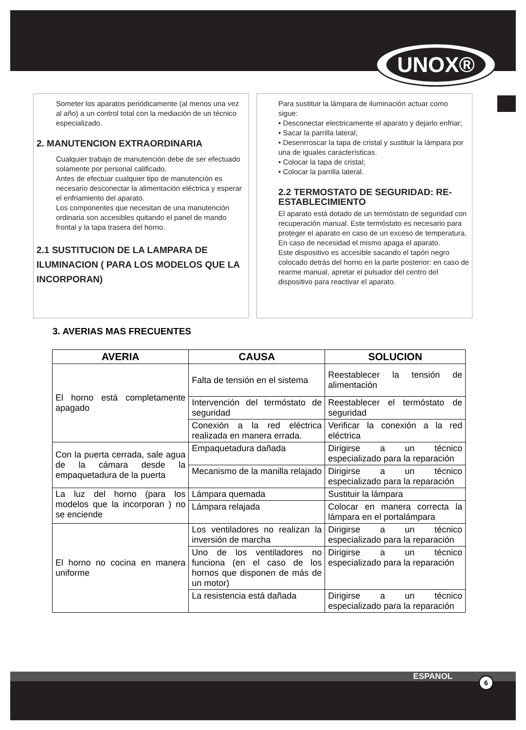UNOX®
Someter los aparatos periódicamente (al menos una vez al año) a un control total con la mediación de un técnico especializado.
2. MANUTENCION EXTRAORDINARIA
Cualquier trabajo de manutención debe de ser efectuado solamente por personal calificado.
Antes de efectuar cualquier tipo de manutención es necesario desconectar la alimentación eléctrica y esperar el enfriamiento del aparato.
Los componentes que necesitan de una manutención ordinaria son accesibles quitando el panel de mando frontal y la tapa trasera del horno.
2.1 SUSTITUCION DE LA LAMPARA DE ILUMINACION ( PARA LOS MODELOS QUE LA INCORPORAN)
Para sustituir la lámpara de iluminación actuar como sigue:
• Desconectar electricamente el aparato y dejarlo enfriar;
• Sacar la parrilla lateral;
• Desenrroscar la tapa de cristal y sustituir la lámpara por una de iguales características.
• Colocar la tapa de cristal;
• Colocar la parrilla lateral.
2.2 TERMOSTATO DE SEGURIDAD: RE-ESTABLECIMIENTO
El aparato está dotado de un termóstato de seguridad con recuperación manual. Este termóstato es necesario para proteger el aparato en caso de un exceso de temperatura. En caso de necesidad el mismo apaga el aparato.
Este dispositivo es accesible sacando el tapón negro colocado detrás del horno en la parte posterior: en caso de rearme manual, apretar el pulsador del centro del dispositivo para reactivar el aparato.
3. AVERIAS MAS FRECUENTES
| AVERIA | CAUSA | SOLUCION |
| --- | --- | --- |
| El horno está completamente apagado | Falta de tensión en el sistema | Reestablecer la tensión de alimentación |
| | Intervención del termóstato de seguridad | Reestablecer el termóstato de seguridad |
| | Conexión a la red eléctrica realizada en manera errada. | Verificar la conexión a la red eléctrica |
| Con la puerta cerrada, sale agua de la cámara desde la empaquetadura de la puerta | Empaquetadura dañada | Dirigirse a un técnico especializado para la reparación |
| | Mecanismo de la manilla relajado | Dirigirse a un técnico especializado para la reparación |
| La luz del horno (para los modelos que la incorporan ) no se enciende | Lámpara quemada | Sustituir la lámpara |
| | Lámpara relajada | Colocar en manera correcta la lámpara en el portalámpara |
| El horno no cocina en manera uniforme | Los ventiladores no realizan la inversión de marcha | Dirigirse a un técnico especializado para la reparación |
| | Uno de los ventiladores no funciona (en el caso de los hornos que disponen de más de un motor) | Dirigirse a un técnico especializado para la reparación |
| | La resistencia está dañada | Dirigirse a un técnico especializado para la reparación |
ESPANOL 6